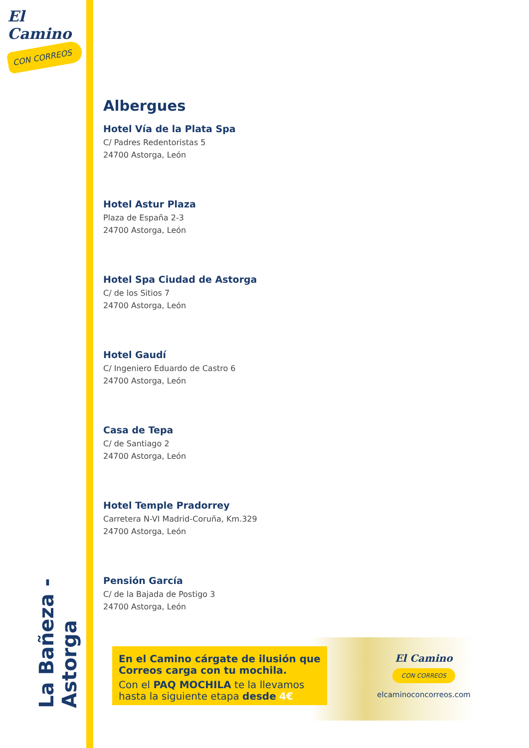El Camino
CON CORREOS
La Bañeza - Astorga
Albergues
Hotel Vía de la Plata Spa
C/ Padres Redentoristas 5
24700 Astorga, León
Hotel Astur Plaza
Plaza de España 2-3
24700 Astorga, León
Hotel Spa Ciudad de Astorga
C/ de los Sitios 7
24700 Astorga, León
Hotel Gaudí
C/ Ingeniero Eduardo de Castro 6
24700 Astorga, León
Casa de Tepa
C/ de Santiago 2
24700 Astorga, León
Hotel Temple Pradorrey
Carretera N-VI Madrid-Coruña, Km.329
24700 Astorga, León
Pensión García
C/ de la Bajada de Postigo 3
24700 Astorga, León
En el Camino cárgate de ilusión que Correos carga con tu mochila.
Con el PAQ MOCHILA te la llevamos hasta la siguiente etapa desde 4€
El Camino
CON CORREOS
elcaminoconcorreos.com